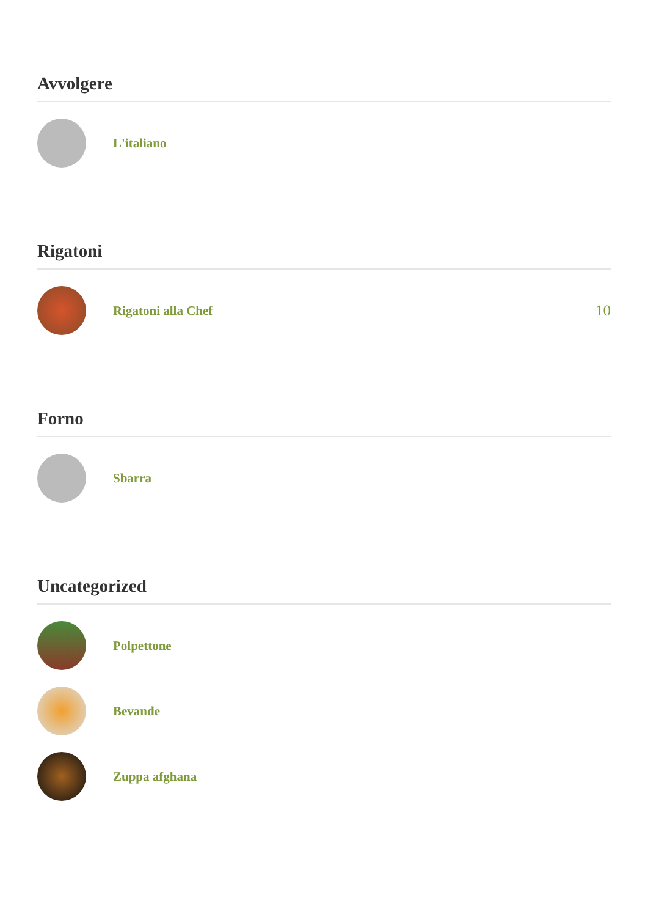Avvolgere
L'italiano
Rigatoni
Rigatoni alla Chef
10
Forno
Sbarra
Uncategorized
Polpettone
Bevande
Zuppa afghana